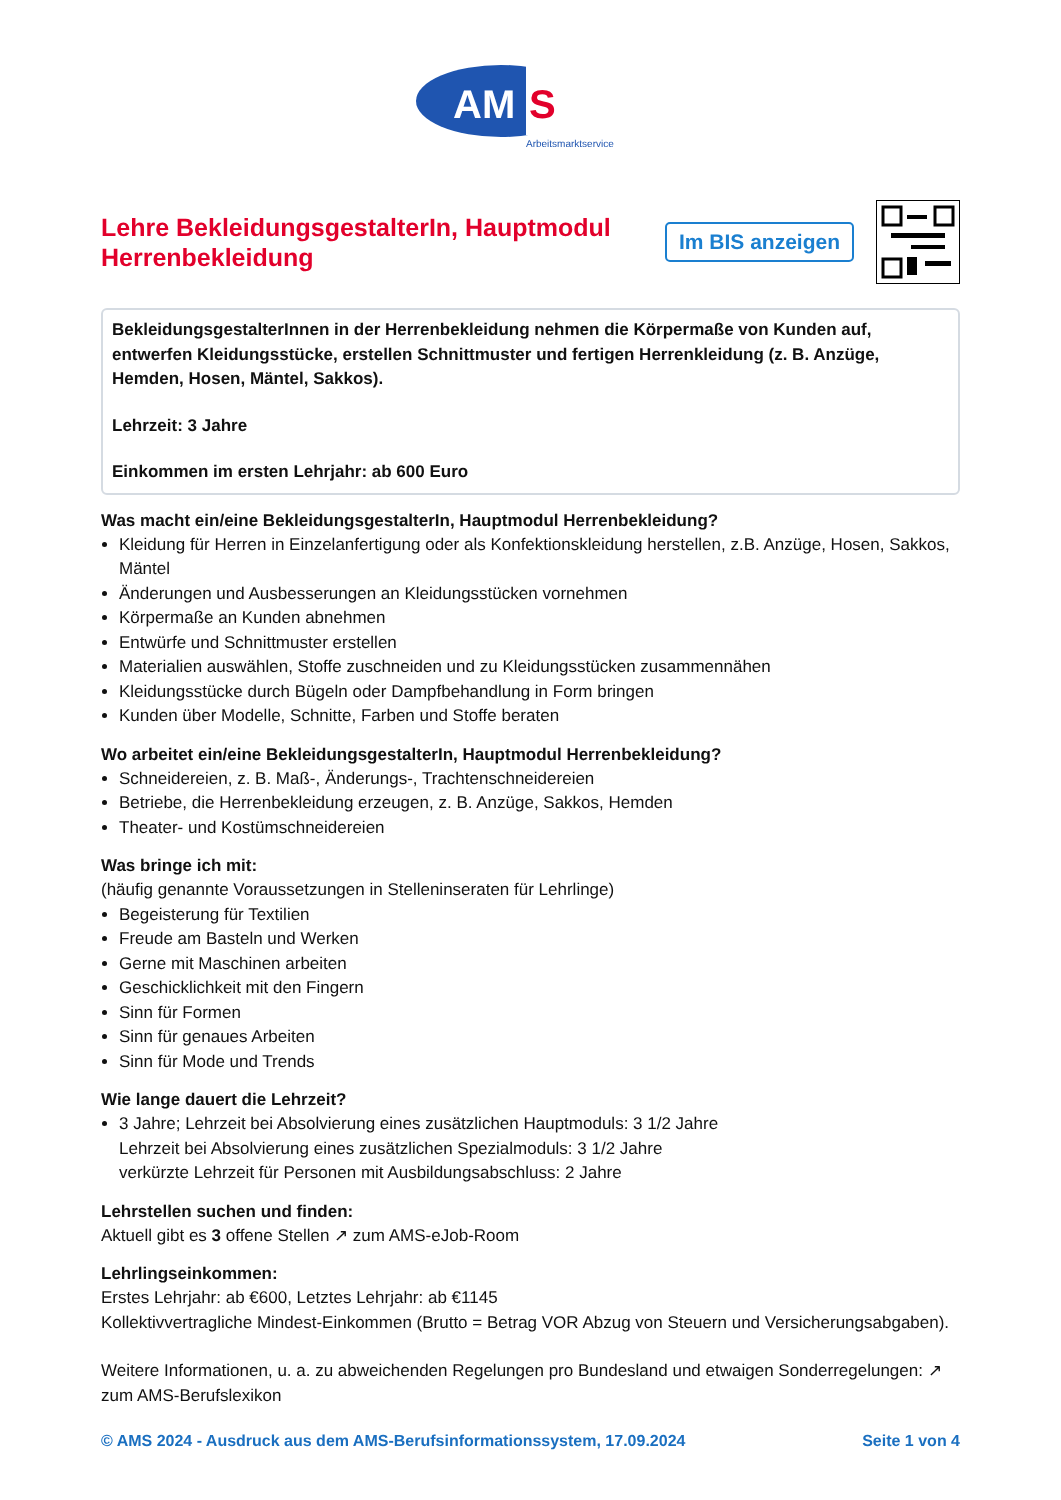AM
S
Arbeitsmarktservice
Lehre BekleidungsgestalterIn, Hauptmodul Herrenbekleidung
Im BIS anzeigen
BekleidungsgestalterInnen in der Herrenbekleidung nehmen die Körpermaße von Kunden auf, entwerfen Kleidungsstücke, erstellen Schnittmuster und fertigen Herrenkleidung (z. B. Anzüge, Hemden, Hosen, Mäntel, Sakkos).
Lehrzeit: 3 Jahre
Einkommen im ersten Lehrjahr: ab 600 Euro
Was macht ein/eine BekleidungsgestalterIn, Hauptmodul Herrenbekleidung?
Kleidung für Herren in Einzelanfertigung oder als Konfektionskleidung herstellen, z.B. Anzüge, Hosen, Sakkos, Mäntel
Änderungen und Ausbesserungen an Kleidungsstücken vornehmen
Körpermaße an Kunden abnehmen
Entwürfe und Schnittmuster erstellen
Materialien auswählen, Stoffe zuschneiden und zu Kleidungsstücken zusammennähen
Kleidungsstücke durch Bügeln oder Dampfbehandlung in Form bringen
Kunden über Modelle, Schnitte, Farben und Stoffe beraten
Wo arbeitet ein/eine BekleidungsgestalterIn, Hauptmodul Herrenbekleidung?
Schneidereien, z. B. Maß-, Änderungs-, Trachtenschneidereien
Betriebe, die Herrenbekleidung erzeugen, z. B. Anzüge, Sakkos, Hemden
Theater- und Kostümschneidereien
Was bringe ich mit:
(häufig genannte Voraussetzungen in Stelleninseraten für Lehrlinge)
Begeisterung für Textilien
Freude am Basteln und Werken
Gerne mit Maschinen arbeiten
Geschicklichkeit mit den Fingern
Sinn für Formen
Sinn für genaues Arbeiten
Sinn für Mode und Trends
Wie lange dauert die Lehrzeit?
3 Jahre; Lehrzeit bei Absolvierung eines zusätzlichen Hauptmoduls: 3 1/2 Jahre
Lehrzeit bei Absolvierung eines zusätzlichen Spezialmoduls: 3 1/2 Jahre
verkürzte Lehrzeit für Personen mit Ausbildungsabschluss: 2 Jahre
Lehrstellen suchen und finden:
Aktuell gibt es 3 offene Stellen ↗ zum AMS-eJob-Room
Lehrlingseinkommen:
Erstes Lehrjahr: ab €600, Letztes Lehrjahr: ab €1145
Kollektivvertragliche Mindest-Einkommen (Brutto = Betrag VOR Abzug von Steuern und Versicherungsabgaben).
Weitere Informationen, u. a. zu abweichenden Regelungen pro Bundesland und etwaigen Sonderregelungen: ↗ zum AMS-Berufslexikon
© AMS 2024 - Ausdruck aus dem AMS-Berufsinformationssystem, 17.09.2024 Seite 1 von 4